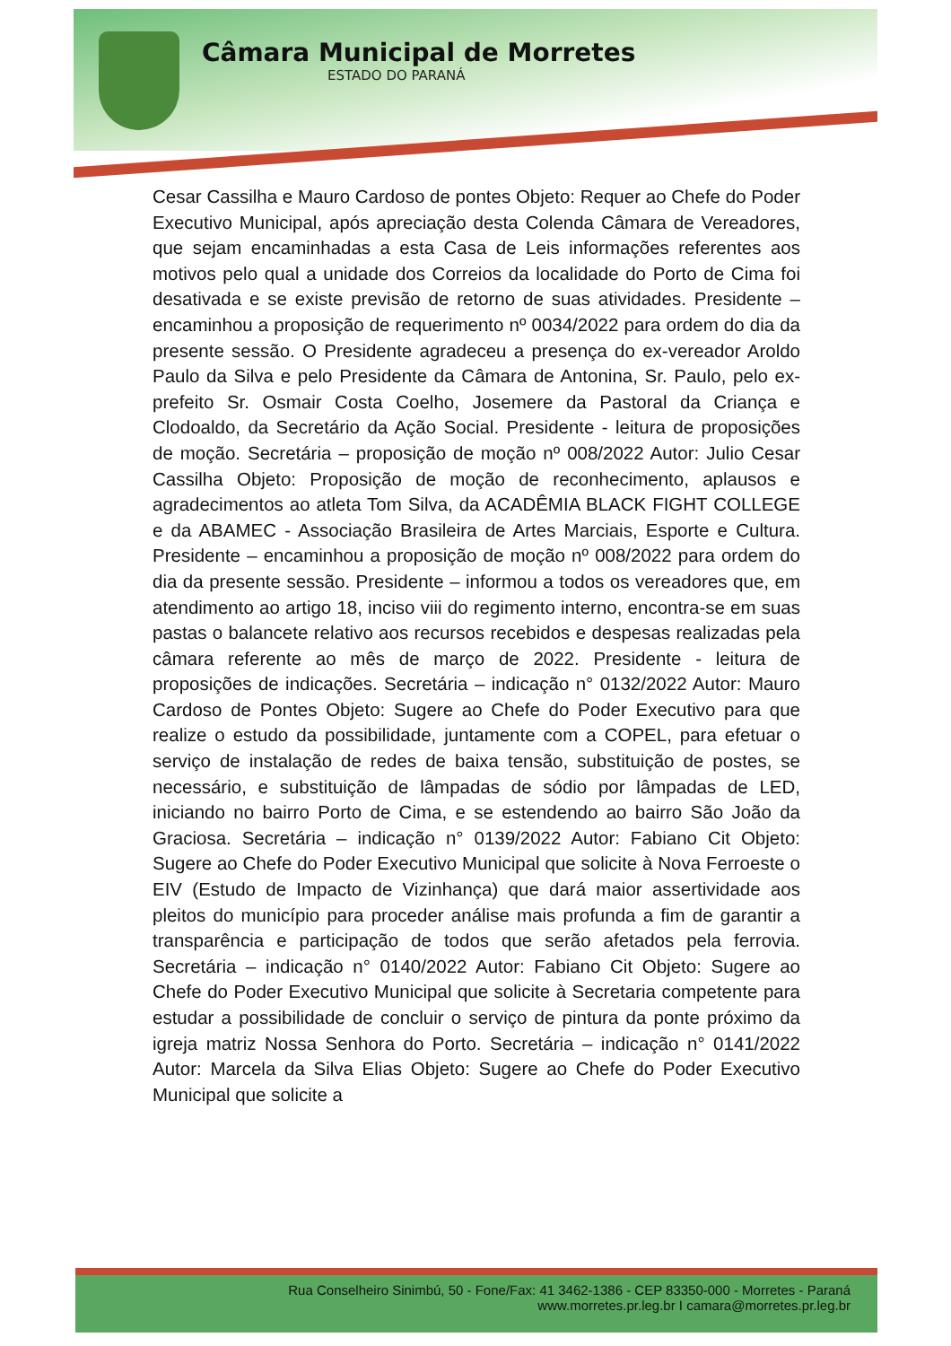Câmara Municipal de Morretes
ESTADO DO PARANÁ
Cesar Cassilha e Mauro Cardoso de pontes Objeto: Requer ao Chefe do Poder Executivo Municipal, após apreciação desta Colenda Câmara de Vereadores, que sejam encaminhadas a esta Casa de Leis informações referentes aos motivos pelo qual a unidade dos Correios da localidade do Porto de Cima foi desativada e se existe previsão de retorno de suas atividades. Presidente – encaminhou a proposição de requerimento nº 0034/2022 para ordem do dia da presente sessão. O Presidente agradeceu a presença do ex-vereador Aroldo Paulo da Silva e pelo Presidente da Câmara de Antonina, Sr. Paulo, pelo ex-prefeito Sr. Osmair Costa Coelho, Josemere da Pastoral da Criança e Clodoaldo, da Secretário da Ação Social. Presidente - leitura de proposições de moção. Secretária – proposição de moção nº 008/2022 Autor: Julio Cesar Cassilha Objeto: Proposição de moção de reconhecimento, aplausos e agradecimentos ao atleta Tom Silva, da ACADÊMIA BLACK FIGHT COLLEGE e da ABAMEC - Associação Brasileira de Artes Marciais, Esporte e Cultura. Presidente – encaminhou a proposição de moção nº 008/2022 para ordem do dia da presente sessão. Presidente – informou a todos os vereadores que, em atendimento ao artigo 18, inciso viii do regimento interno, encontra-se em suas pastas o balancete relativo aos recursos recebidos e despesas realizadas pela câmara referente ao mês de março de 2022. Presidente - leitura de proposições de indicações. Secretária – indicação n° 0132/2022 Autor: Mauro Cardoso de Pontes Objeto: Sugere ao Chefe do Poder Executivo para que realize o estudo da possibilidade, juntamente com a COPEL, para efetuar o serviço de instalação de redes de baixa tensão, substituição de postes, se necessário, e substituição de lâmpadas de sódio por lâmpadas de LED, iniciando no bairro Porto de Cima, e se estendendo ao bairro São João da Graciosa. Secretária – indicação n° 0139/2022 Autor: Fabiano Cit Objeto: Sugere ao Chefe do Poder Executivo Municipal que solicite à Nova Ferroeste o EIV (Estudo de Impacto de Vizinhança) que dará maior assertividade aos pleitos do município para proceder análise mais profunda a fim de garantir a transparência e participação de todos que serão afetados pela ferrovia. Secretária – indicação n° 0140/2022 Autor: Fabiano Cit Objeto: Sugere ao Chefe do Poder Executivo Municipal que solicite à Secretaria competente para estudar a possibilidade de concluir o serviço de pintura da ponte próximo da igreja matriz Nossa Senhora do Porto. Secretária – indicação n° 0141/2022 Autor: Marcela da Silva Elias Objeto: Sugere ao Chefe do Poder Executivo Municipal que solicite a
Rua Conselheiro Sinimbú, 50 - Fone/Fax: 41 3462-1386 - CEP 83350-000 - Morretes - Paraná
www.morretes.pr.leg.br I camara@morretes.pr.leg.br